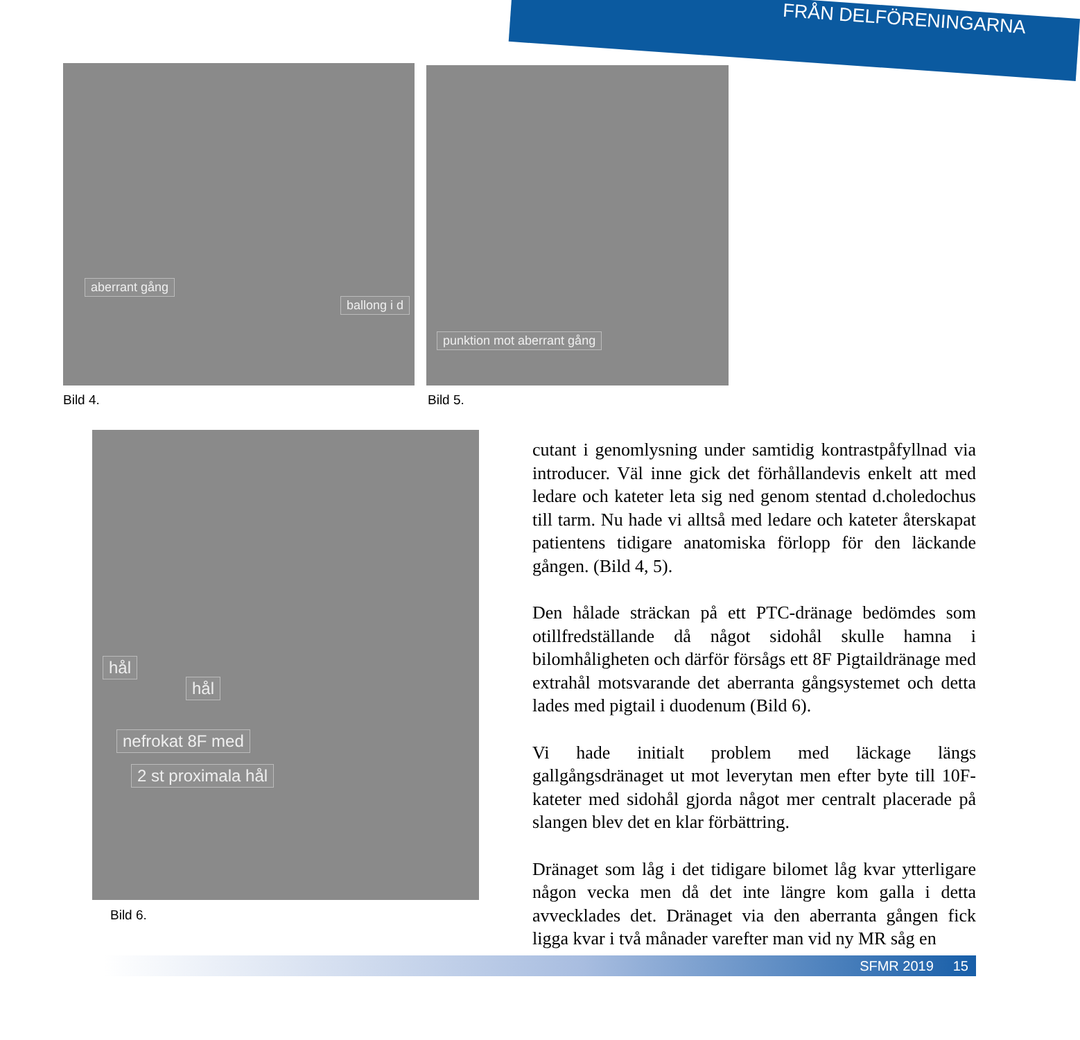FRÅN DELFÖRENINGARNA
aberrant gång
ballong i d
Bild 4.
punktion mot aberrant gång
Bild 5.
hål
hål
nefrokat 8F med
2 st proximala hål
Bild 6.
cutant i genomlysning under samtidig kontrastpåfyllnad via introducer. Väl inne gick det förhållandevis enkelt att med ledare och kateter leta sig ned genom stentad d.choledochus till tarm. Nu hade vi alltså med ledare och kateter återskapat patientens tidigare anatomiska förlopp för den läckande gången. (Bild 4, 5).
Den hålade sträckan på ett PTC-dränage bedömdes som otillfredställande då något sidohål skulle hamna i bilomhåligheten och därför försågs ett 8F Pigtaildränage med extrahål motsvarande det aberranta gångsystemet och detta lades med pigtail i duodenum (Bild 6).
Vi hade initialt problem med läckage längs gallgångsdränaget ut mot leverytan men efter byte till 10F-kateter med sidohål gjorda något mer centralt placerade på slangen blev det en klar förbättring.
Dränaget som låg i det tidigare bilomet låg kvar ytterligare någon vecka men då det inte längre kom galla i detta avvecklades det. Dränaget via den aberranta gången fick ligga kvar i två månader varefter man vid ny MR såg en
SFMR 2019 15